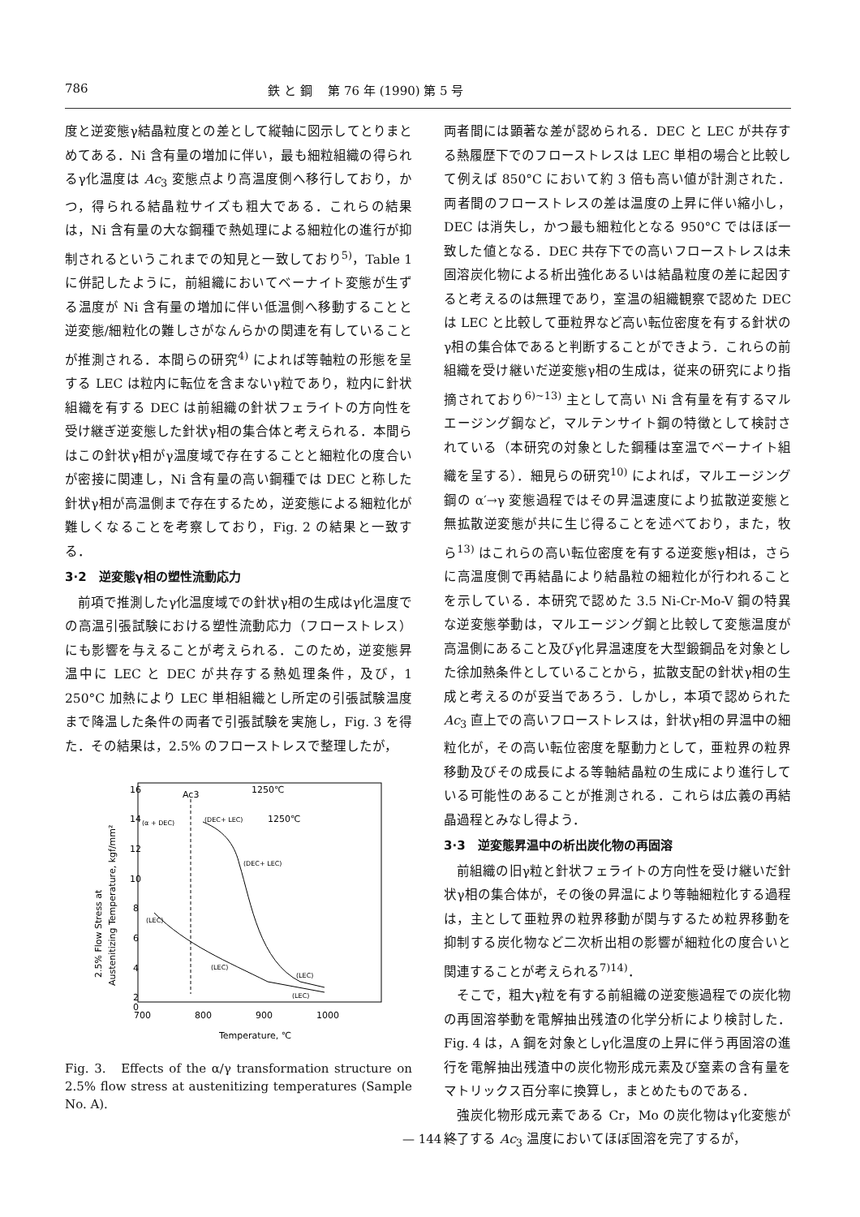786 鉄 と 鋼　 第 76 年 (1990) 第 5 号
度と逆変態γ結晶粒度との差として縦軸に図示してとりまとめてある．Ni 含有量の増加に伴い，最も細粒組織の得られるγ化温度は Ac<sub>3</sub> 変態点より高温度側へ移行しており，かつ，得られる結晶粒サイズも粗大である．これらの結果は，Ni 含有量の大な鋼種で熱処理による細粒化の進行が抑制されるというこれまでの知見と一致しており<sup>5)</sup>，Table 1 に併記したように，前組織においてベーナイト変態が生ずる温度が Ni 含有量の増加に伴い低温側へ移動することと逆変態/細粒化の難しさがなんらかの関連を有していることが推測される．本間らの研究<sup>4)</sup> によれば等軸粒の形態を呈する LEC は粒内に転位を含まないγ粒であり，粒内に針状組織を有する DEC は前組織の針状フェライトの方向性を受け継ぎ逆変態した針状γ相の集合体と考えられる．本間らはこの針状γ相がγ温度域で存在することと細粒化の度合いが密接に関連し，Ni 含有量の高い鋼種では DEC と称した針状γ相が高温側まで存在するため，逆変態による細粒化が難しくなることを考察しており，Fig. 2 の結果と一致する．
3·2　逆変態γ相の塑性流動応力
　前項で推測したγ化温度域での針状γ相の生成はγ化温度での高温引張試験における塑性流動応力（フローストレス）にも影響を与えることが考えられる．このため，逆変態昇温中に LEC と DEC が共存する熱処理条件，及び，1 250°C 加熱により LEC 単相組織とし所定の引張試験温度まで降温した条件の両者で引張試験を実施し，Fig. 3 を得た．その結果は，2.5% のフローストレスで整理したが，
16
14
12
10
8
6
4
2
0
700
800
900
1000
Temperature, ℃
2.5% Flow Stress at
Austenitizing Temperature, kgf/mm²
Ac3
(DEC+ LEC)
(DEC+ LEC)
(LEC)
(LEC)
(LEC)
(LEC)
(α + DEC)
1250℃
1250℃
Fig. 3.　Effects of the α/γ transformation structure on 2.5% flow stress at austenitizing temperatures (Sample No. A).
両者間には顕著な差が認められる．DEC と LEC が共存する熱履歴下でのフローストレスは LEC 単相の場合と比較して例えば 850°C において約 3 倍も高い値が計測された．両者間のフローストレスの差は温度の上昇に伴い縮小し，DEC は消失し，かつ最も細粒化となる 950°C ではほぼ一致した値となる．DEC 共存下での高いフローストレスは未固溶炭化物による析出強化あるいは結晶粒度の差に起因すると考えるのは無理であり，室温の組織観察で認めた DEC は LEC と比較して亜粒界など高い転位密度を有する針状のγ相の集合体であると判断することができよう．これらの前組織を受け継いだ逆変態γ相の生成は，従来の研究により指摘されており<sup>6)~13)</sup> 主として高い Ni 含有量を有するマルエージング鋼など，マルテンサイト鋼の特徴として検討されている（本研究の対象とした鋼種は室温でベーナイト組織を呈する）．細見らの研究<sup>10)</sup> によれば，マルエージング鋼の α′→γ 変態過程ではその昇温速度により拡散逆変態と無拡散逆変態が共に生じ得ることを述べており，また，牧ら<sup>13)</sup> はこれらの高い転位密度を有する逆変態γ相は，さらに高温度側で再結晶により結晶粒の細粒化が行われることを示している．本研究で認めた 3.5 Ni-Cr-Mo-V 鋼の特異な逆変態挙動は，マルエージング鋼と比較して変態温度が高温側にあること及びγ化昇温速度を大型鍛鋼品を対象とした徐加熱条件としていることから，拡散支配の針状γ相の生成と考えるのが妥当であろう．しかし，本項で認められた Ac<sub>3</sub> 直上での高いフローストレスは，針状γ相の昇温中の細粒化が，その高い転位密度を駆動力として，亜粒界の粒界移動及びその成長による等軸結晶粒の生成により進行している可能性のあることが推測される．これらは広義の再結晶過程とみなし得よう．
3·3　逆変態昇温中の析出炭化物の再固溶
　前組織の旧γ粒と針状フェライトの方向性を受け継いだ針状γ相の集合体が，その後の昇温により等軸細粒化する過程は，主として亜粒界の粒界移動が関与するため粒界移動を抑制する炭化物など二次析出相の影響が細粒化の度合いと関連することが考えられる<sup>7)14)</sup>．
　そこで，粗大γ粒を有する前組織の逆変態過程での炭化物の再固溶挙動を電解抽出残渣の化学分析により検討した．Fig. 4 は，A 鋼を対象としγ化温度の上昇に伴う再固溶の進行を電解抽出残渣中の炭化物形成元素及び窒素の含有量をマトリックス百分率に換算し，まとめたものである．
　強炭化物形成元素である Cr，Mo の炭化物はγ化変態が終了する Ac<sub>3</sub> 温度においてほぼ固溶を完了するが，
— 144 —